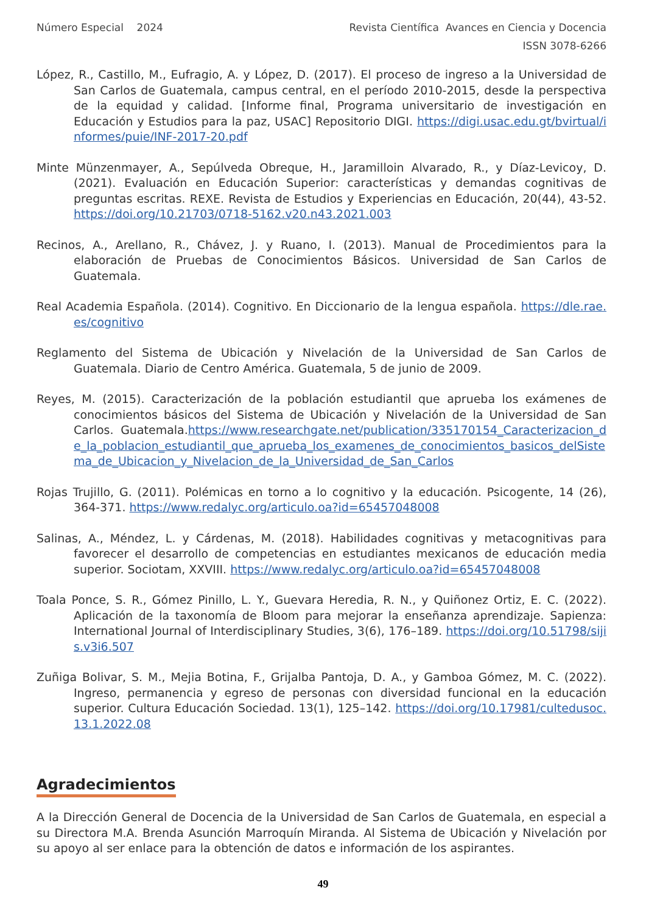Número Especial 2024 Revista Científica Avances en Ciencia y Docencia
ISSN 3078-6266
López, R., Castillo, M., Eufragio, A. y López, D. (2017). El proceso de ingreso a la Universidad de San Carlos de Guatemala, campus central, en el período 2010-2015, desde la perspectiva de la equidad y calidad. [Informe final, Programa universitario de investigación en Educación y Estudios para la paz, USAC] Repositorio DIGI. https://digi.usac.edu.gt/bvirtual/informes/puie/INF-2017-20.pdf
Minte Münzenmayer, A., Sepúlveda Obreque, H., Jaramilloin Alvarado, R., y Díaz-Levicoy, D. (2021). Evaluación en Educación Superior: características y demandas cognitivas de preguntas escritas. REXE. Revista de Estudios y Experiencias en Educación, 20(44), 43-52. https://doi.org/10.21703/0718-5162.v20.n43.2021.003
Recinos, A., Arellano, R., Chávez, J. y Ruano, I. (2013). Manual de Procedimientos para la elaboración de Pruebas de Conocimientos Básicos. Universidad de San Carlos de Guatemala.
Real Academia Española. (2014). Cognitivo. En Diccionario de la lengua española. https://dle.rae.es/cognitivo
Reglamento del Sistema de Ubicación y Nivelación de la Universidad de San Carlos de Guatemala. Diario de Centro América. Guatemala, 5 de junio de 2009.
Reyes, M. (2015). Caracterización de la población estudiantil que aprueba los exámenes de conocimientos básicos del Sistema de Ubicación y Nivelación de la Universidad de San Carlos. Guatemala.https://www.researchgate.net/publication/335170154_Caracterizacion_de_la_poblacion_estudiantil_que_aprueba_los_examenes_de_conocimientos_basicos_delSistema_de_Ubicacion_y_Nivelacion_de_la_Universidad_de_San_Carlos
Rojas Trujillo, G. (2011). Polémicas en torno a lo cognitivo y la educación. Psicogente, 14 (26), 364-371. https://www.redalyc.org/articulo.oa?id=65457048008
Salinas, A., Méndez, L. y Cárdenas, M. (2018). Habilidades cognitivas y metacognitivas para favorecer el desarrollo de competencias en estudiantes mexicanos de educación media superior. Sociotam, XXVIII. https://www.redalyc.org/articulo.oa?id=65457048008
Toala Ponce, S. R., Gómez Pinillo, L. Y., Guevara Heredia, R. N., y Quiñonez Ortiz, E. C. (2022). Aplicación de la taxonomía de Bloom para mejorar la enseñanza aprendizaje. Sapienza: International Journal of Interdisciplinary Studies, 3(6), 176–189. https://doi.org/10.51798/sijis.v3i6.507
Zuñiga Bolivar, S. M., Mejia Botina, F., Grijalba Pantoja, D. A., y Gamboa Gómez, M. C. (2022). Ingreso, permanencia y egreso de personas con diversidad funcional en la educación superior. Cultura Educación Sociedad. 13(1), 125–142. https://doi.org/10.17981/cultedusoc.13.1.2022.08
Agradecimientos
A la Dirección General de Docencia de la Universidad de San Carlos de Guatemala, en especial a su Directora M.A. Brenda Asunción Marroquín Miranda. Al Sistema de Ubicación y Nivelación por su apoyo al ser enlace para la obtención de datos e información de los aspirantes.
49